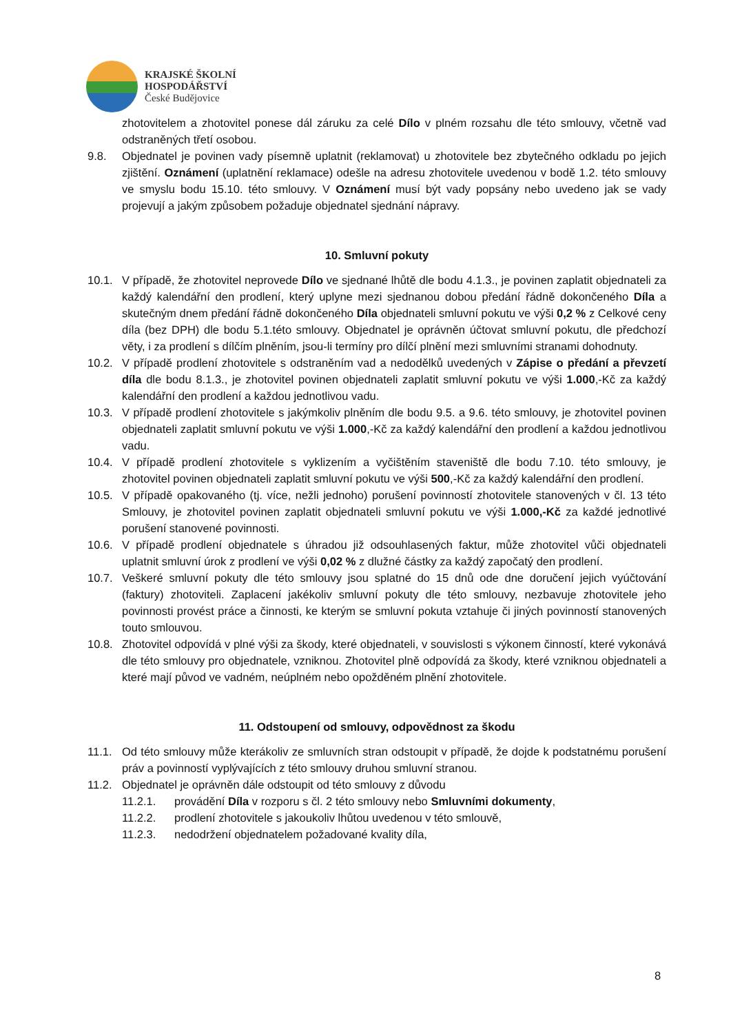KRAJSKÉ ŠKOLNÍ
HOSPODÁŘSTVÍ
České Budějovice
zhotovitelem a zhotovitel ponese dál záruku za celé Dílo v plném rozsahu dle této smlouvy, včetně vad odstraněných třetí osobou.
9.8. Objednatel je povinen vady písemně uplatnit (reklamovat) u zhotovitele bez zbytečného odkladu po jejich zjištění. Oznámení (uplatnění reklamace) odešle na adresu zhotovitele uvedenou v bodě 1.2. této smlouvy ve smyslu bodu 15.10. této smlouvy. V Oznámení musí být vady popsány nebo uvedeno jak se vady projevují a jakým způsobem požaduje objednatel sjednání nápravy.
10. Smluvní pokuty
10.1. V případě, že zhotovitel neprovede Dílo ve sjednané lhůtě dle bodu 4.1.3., je povinen zaplatit objednateli za každý kalendářní den prodlení, který uplyne mezi sjednanou dobou předání řádně dokončeného Díla a skutečným dnem předání řádně dokončeného Díla objednateli smluvní pokutu ve výši 0,2 % z Celkové ceny díla (bez DPH) dle bodu 5.1.této smlouvy. Objednatel je oprávněn účtovat smluvní pokutu, dle předchozí věty, i za prodlení s dílčím plněním, jsou-li termíny pro dílčí plnění mezi smluvními stranami dohodnuty.
10.2. V případě prodlení zhotovitele s odstraněním vad a nedodělků uvedených v Zápise o předání a převzetí díla dle bodu 8.1.3., je zhotovitel povinen objednateli zaplatit smluvní pokutu ve výši 1.000,-Kč za každý kalendářní den prodlení a každou jednotlivou vadu.
10.3. V případě prodlení zhotovitele s jakýmkoliv plněním dle bodu 9.5. a 9.6. této smlouvy, je zhotovitel povinen objednateli zaplatit smluvní pokutu ve výši 1.000,-Kč za každý kalendářní den prodlení a každou jednotlivou vadu.
10.4. V případě prodlení zhotovitele s vyklizením a vyčištěním staveniště dle bodu 7.10. této smlouvy, je zhotovitel povinen objednateli zaplatit smluvní pokutu ve výši 500,-Kč za každý kalendářní den prodlení.
10.5. V případě opakovaného (tj. více, nežli jednoho) porušení povinností zhotovitele stanovených v čl. 13 této Smlouvy, je zhotovitel povinen zaplatit objednateli smluvní pokutu ve výši 1.000,-Kč za každé jednotlivé porušení stanovené povinnosti.
10.6. V případě prodlení objednatele s úhradou již odsouhlasených faktur, může zhotovitel vůči objednateli uplatnit smluvní úrok z prodlení ve výši 0,02 % z dlužné částky za každý započatý den prodlení.
10.7. Veškeré smluvní pokuty dle této smlouvy jsou splatné do 15 dnů ode dne doručení jejich vyúčtování (faktury) zhotoviteli. Zaplacení jakékoliv smluvní pokuty dle této smlouvy, nezbavuje zhotovitele jeho povinnosti provést práce a činnosti, ke kterým se smluvní pokuta vztahuje či jiných povinností stanovených touto smlouvou.
10.8. Zhotovitel odpovídá v plné výši za škody, které objednateli, v souvislosti s výkonem činností, které vykonává dle této smlouvy pro objednatele, vzniknou. Zhotovitel plně odpovídá za škody, které vzniknou objednateli a které mají původ ve vadném, neúplném nebo opožděném plnění zhotovitele.
11. Odstoupení od smlouvy, odpovědnost za škodu
11.1. Od této smlouvy může kterákoliv ze smluvních stran odstoupit v případě, že dojde k podstatnému porušení práv a povinností vyplývajících z této smlouvy druhou smluvní stranou.
11.2. Objednatel je oprávněn dále odstoupit od této smlouvy z důvodu
11.2.1. provádění Díla v rozporu s čl. 2 této smlouvy nebo Smluvními dokumenty,
11.2.2. prodlení zhotovitele s jakoukoliv lhůtou uvedenou v této smlouvě,
11.2.3. nedodržení objednatelem požadované kvality díla,
8